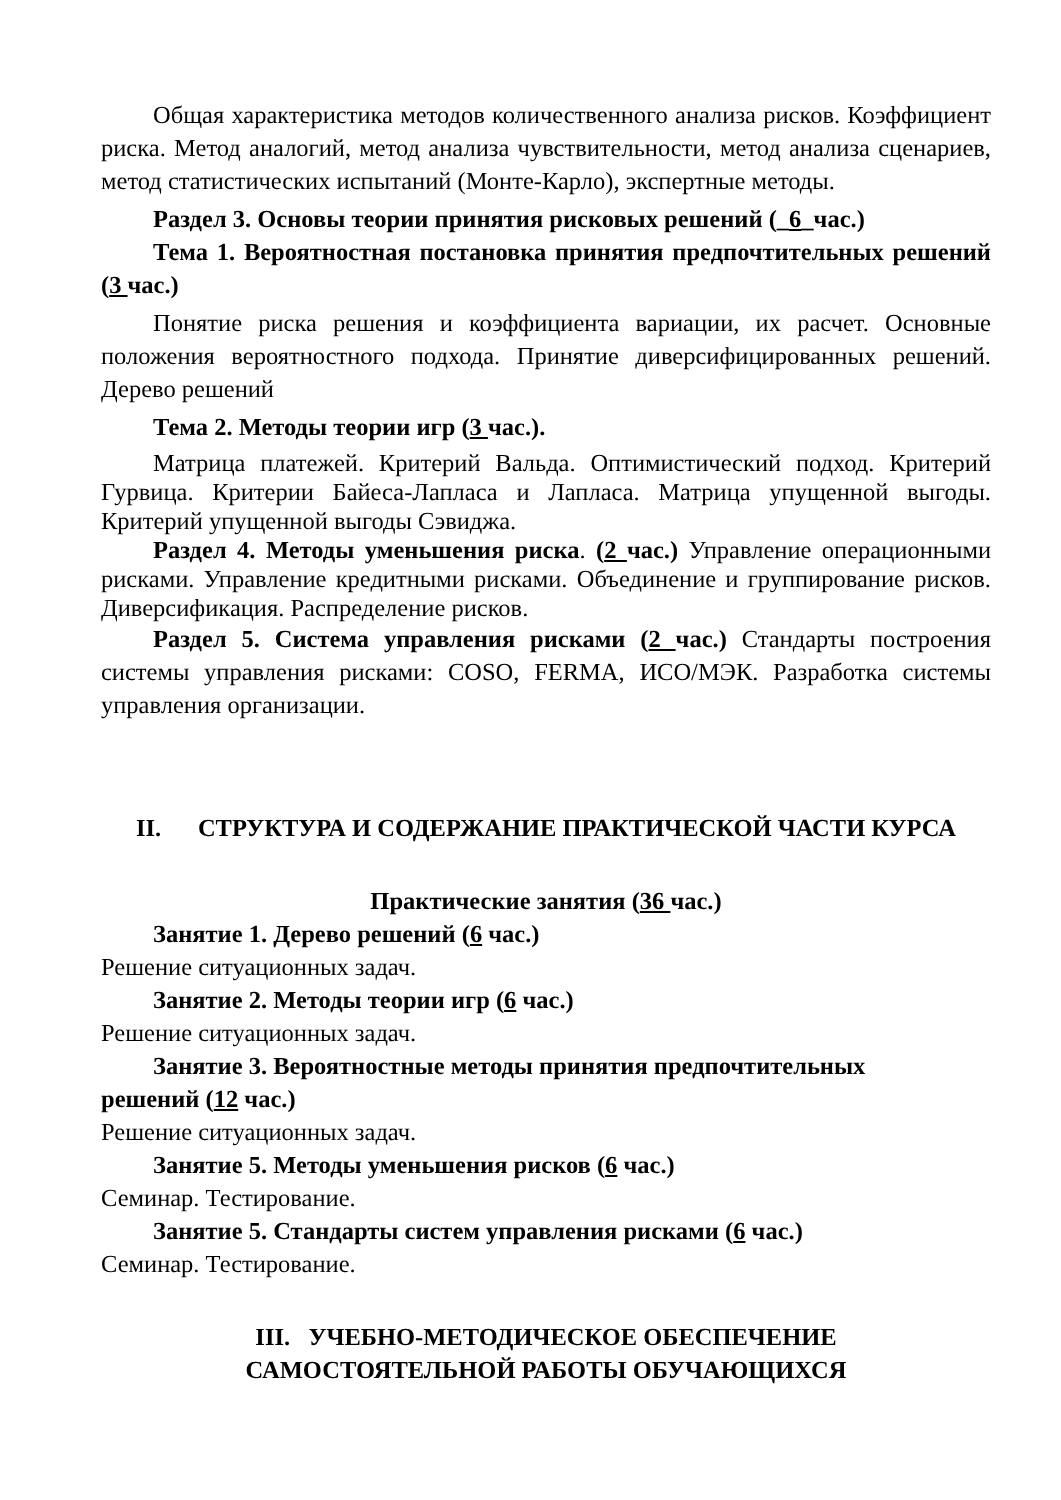Общая характеристика методов количественного анализа рисков. Коэффициент риска. Метод аналогий, метод анализа чувствительности, метод анализа сценариев, метод статистических испытаний (Монте-Карло), экспертные методы.
Раздел 3. Основы теории принятия рисковых решений (_6_час.)
Тема 1. Вероятностная постановка принятия предпочтительных решений (3 час.)
Понятие риска решения и коэффициента вариации, их расчет. Основные положения вероятностного подхода. Принятие диверсифицированных решений. Дерево решений
Тема 2. Методы теории игр (3 час.).
Матрица платежей. Критерий Вальда. Оптимистический подход. Критерий Гурвица. Критерии Байеса-Лапласа и Лапласа. Матрица упущенной выгоды. Критерий упущенной выгоды Сэвиджа.
Раздел 4. Методы уменьшения риска. (2 час.) Управление операционными рисками. Управление кредитными рисками. Объединение и группирование рисков. Диверсификация. Распределение рисков.
Раздел 5. Система управления рисками (2 час.) Стандарты построения системы управления рисками: COSO, FERMA, ИСО/МЭК. Разработка системы управления организации.
II. СТРУКТУРА И СОДЕРЖАНИЕ ПРАКТИЧЕСКОЙ ЧАСТИ КУРСА
Практические занятия (36 час.)
Занятие 1. Дерево решений (6 час.)
Решение ситуационных задач.
Занятие 2. Методы теории игр (6 час.)
Решение ситуационных задач.
Занятие 3. Вероятностные методы принятия предпочтительных
решений (12 час.)
Решение ситуационных задач.
Занятие 5. Методы уменьшения рисков (6 час.)
Семинар. Тестирование.
Занятие 5. Стандарты систем управления рисками (6 час.)
Семинар. Тестирование.
III. УЧЕБНО-МЕТОДИЧЕСКОЕ ОБЕСПЕЧЕНИЕ
САМОСТОЯТЕЛЬНОЙ РАБОТЫ ОБУЧАЮЩИХСЯ